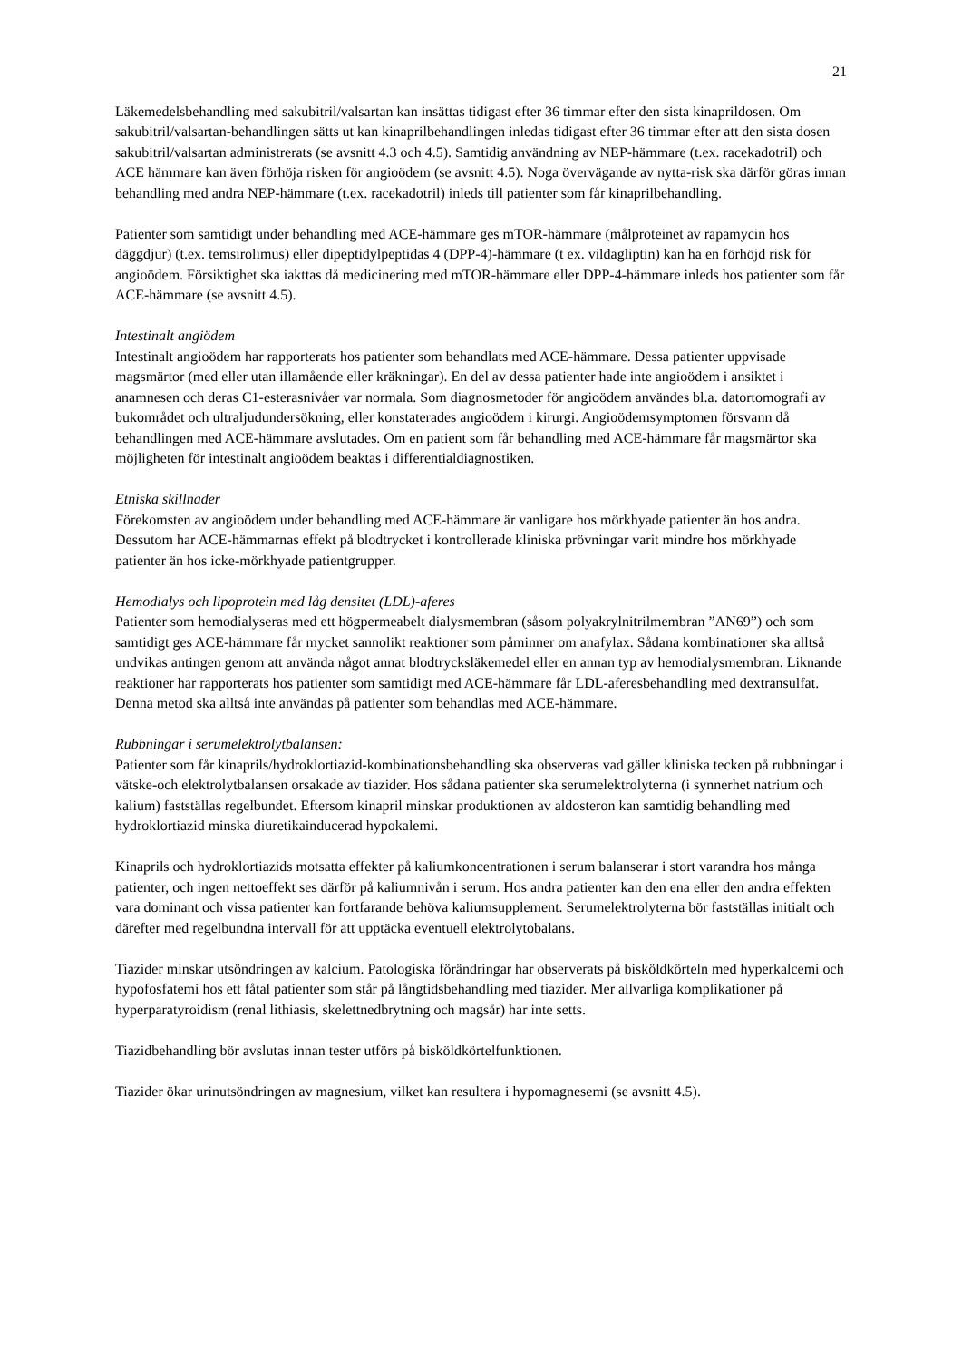21
Läkemedelsbehandling med sakubitril/valsartan kan insättas tidigast efter 36 timmar efter den sista kinaprildosen. Om sakubitril/valsartan-behandlingen sätts ut kan kinaprilbehandlingen inledas tidigast efter 36 timmar efter att den sista dosen sakubitril/valsartan administrerats (se avsnitt 4.3 och 4.5). Samtidig användning av NEP-hämmare (t.ex. racekadotril) och ACE hämmare kan även förhöja risken för angioödem (se avsnitt 4.5). Noga övervägande av nytta-risk ska därför göras innan behandling med andra NEP-hämmare (t.ex. racekadotril) inleds till patienter som får kinaprilbehandling.
Patienter som samtidigt under behandling med ACE-hämmare ges mTOR-hämmare (målproteinet av rapamycin hos däggdjur) (t.ex. temsirolimus) eller dipeptidylpeptidas 4 (DPP-4)-hämmare (t ex. vildagliptin) kan ha en förhöjd risk för angioödem. Försiktighet ska iakttas då medicinering med mTOR-hämmare eller DPP-4-hämmare inleds hos patienter som får ACE-hämmare (se avsnitt 4.5).
Intestinalt angiödem
Intestinalt angioödem har rapporterats hos patienter som behandlats med ACE-hämmare. Dessa patienter uppvisade magsmärtor (med eller utan illamående eller kräkningar). En del av dessa patienter hade inte angioödem i ansiktet i anamnesen och deras C1-esterasnivåer var normala. Som diagnosmetoder för angioödem användes bl.a. datortomografi av bukområdet och ultraljudundersökning, eller konstaterades angioödem i kirurgi. Angioödemsymptomen försvann då behandlingen med ACE-hämmare avslutades. Om en patient som får behandling med ACE-hämmare får magsmärtor ska möjligheten för intestinalt angioödem beaktas i differentialdiagnostiken.
Etniska skillnader
Förekomsten av angioödem under behandling med ACE-hämmare är vanligare hos mörkhyade patienter än hos andra. Dessutom har ACE-hämmarnas effekt på blodtrycket i kontrollerade kliniska prövningar varit mindre hos mörkhyade patienter än hos icke-mörkhyade patientgrupper.
Hemodialys och lipoprotein med låg densitet (LDL)-aferes
Patienter som hemodialyseras med ett högpermeabelt dialysmembran (såsom polyakrylnitrilmembran ”AN69”) och som samtidigt ges ACE-hämmare får mycket sannolikt reaktioner som påminner om anafylax. Sådana kombinationer ska alltså undvikas antingen genom att använda något annat blodtrycksläkemedel eller en annan typ av hemodialysmembran. Liknande reaktioner har rapporterats hos patienter som samtidigt med ACE-hämmare får LDL-aferesbehandling med dextransulfat. Denna metod ska alltså inte användas på patienter som behandlas med ACE-hämmare.
Rubbningar i serumelektrolytbalansen:
Patienter som får kinaprils/hydroklortiazid-kombinationsbehandling ska observeras vad gäller kliniska tecken på rubbningar i vätske-och elektrolytbalansen orsakade av tiazider. Hos sådana patienter ska serumelektrolyterna (i synnerhet natrium och kalium) fastställas regelbundet. Eftersom kinapril minskar produktionen av aldosteron kan samtidig behandling med hydroklortiazid minska diuretikainducerad hypokalemi.
Kinaprils och hydroklortiazids motsatta effekter på kaliumkoncentrationen i serum balanserar i stort varandra hos många patienter, och ingen nettoeffekt ses därför på kaliumnivån i serum. Hos andra patienter kan den ena eller den andra effekten vara dominant och vissa patienter kan fortfarande behöva kaliumsupplement. Serumelektrolyterna bör fastställas initialt och därefter med regelbundna intervall för att upptäcka eventuell elektrolytobalans.
Tiazider minskar utsöndringen av kalcium. Patologiska förändringar har observerats på bisköldkörteln med hyperkalcemi och hypofosfatemi hos ett fåtal patienter som står på långtidsbehandling med tiazider. Mer allvarliga komplikationer på hyperparatyroidism (renal lithiasis, skelettnedbrytning och magsår) har inte setts.
Tiazidbehandling bör avslutas innan tester utförs på bisköldkörtelfunktionen.
Tiazider ökar urinutsöndringen av magnesium, vilket kan resultera i hypomagnesemi (se avsnitt 4.5).